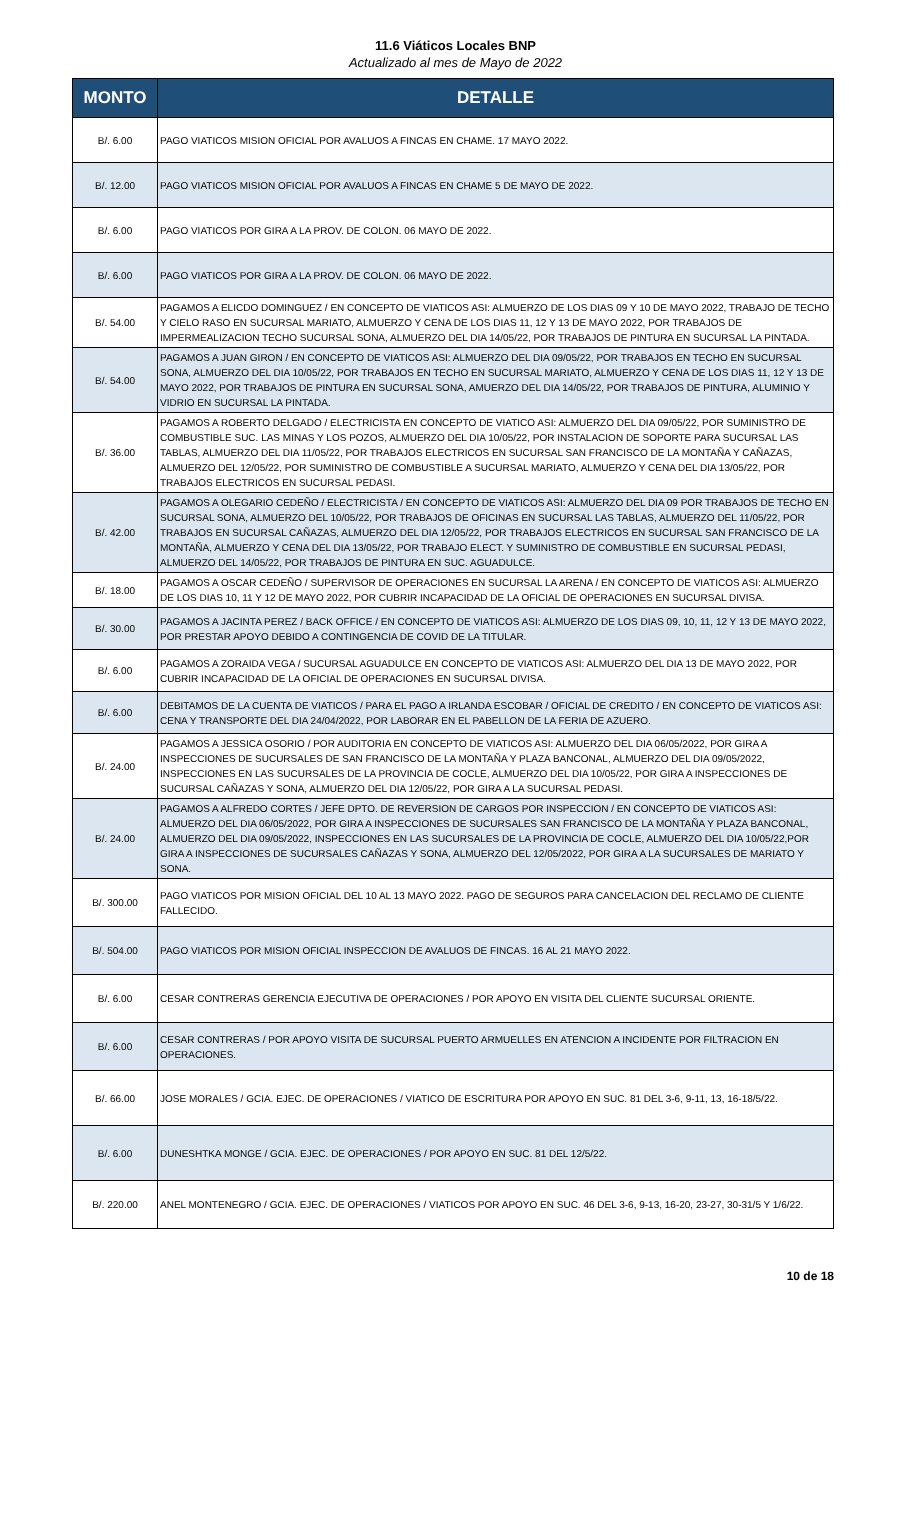11.6 Viáticos Locales BNP
Actualizado al mes de Mayo de 2022
| MONTO | DETALLE |
| --- | --- |
| B/. 6.00 | PAGO VIATICOS MISION OFICIAL POR AVALUOS A FINCAS EN CHAME. 17 MAYO 2022. |
| B/. 12.00 | PAGO VIATICOS MISION OFICIAL POR AVALUOS A FINCAS EN CHAME 5 DE MAYO DE 2022. |
| B/. 6.00 | PAGO VIATICOS POR GIRA A LA PROV. DE COLON. 06 MAYO DE 2022. |
| B/. 6.00 | PAGO VIATICOS POR GIRA A LA PROV. DE COLON. 06 MAYO DE 2022. |
| B/. 54.00 | PAGAMOS A ELICDO DOMINGUEZ / EN CONCEPTO DE VIATICOS ASI: ALMUERZO DE LOS DIAS 09 Y 10 DE MAYO 2022, TRABAJO DE TECHO Y CIELO RASO EN SUCURSAL MARIATO, ALMUERZO Y CENA DE LOS DIAS 11, 12 Y 13 DE MAYO 2022, POR TRABAJOS DE IMPERMEALIZACION TECHO SUCURSAL SONA, ALMUERZO DEL DIA 14/05/22, POR TRABAJOS DE PINTURA EN SUCURSAL LA PINTADA. |
| B/. 54.00 | PAGAMOS A JUAN GIRON / EN CONCEPTO DE VIATICOS ASI: ALMUERZO DEL DIA 09/05/22, POR TRABAJOS EN TECHO EN SUCURSAL SONA, ALMUERZO DEL DIA 10/05/22, POR TRABAJOS EN TECHO EN SUCURSAL MARIATO, ALMUERZO Y CENA DE LOS DIAS 11, 12 Y 13 DE MAYO 2022, POR TRABAJOS DE PINTURA EN SUCURSAL SONA, AMUERZO DEL DIA 14/05/22, POR TRABAJOS DE PINTURA, ALUMINIO Y VIDRIO EN SUCURSAL LA PINTADA. |
| B/. 36.00 | PAGAMOS A ROBERTO DELGADO / ELECTRICISTA EN CONCEPTO DE VIATICO ASI: ALMUERZO DEL DIA 09/05/22, POR SUMINISTRO DE COMBUSTIBLE SUC. LAS MINAS Y LOS POZOS, ALMUERZO DEL DIA 10/05/22, POR INSTALACION DE SOPORTE PARA SUCURSAL LAS TABLAS, ALMUERZO DEL DIA 11/05/22, POR TRABAJOS ELECTRICOS EN SUCURSAL SAN FRANCISCO DE LA MONTAÑA Y CAÑAZAS, ALMUERZO DEL 12/05/22, POR SUMINISTRO DE COMBUSTIBLE A SUCURSAL MARIATO, ALMUERZO Y CENA DEL DIA 13/05/22, POR TRABAJOS ELECTRICOS EN SUCURSAL PEDASI. |
| B/. 42.00 | PAGAMOS A OLEGARIO CEDEÑO / ELECTRICISTA / EN CONCEPTO DE VIATICOS ASI: ALMUERZO DEL DIA 09 POR TRABAJOS DE TECHO EN SUCURSAL SONA, ALMUERZO DEL 10/05/22, POR TRABAJOS DE OFICINAS EN SUCURSAL LAS TABLAS, ALMUERZO DEL 11/05/22, POR TRABAJOS EN SUCURSAL CAÑAZAS, ALMUERZO DEL DIA 12/05/22, POR TRABAJOS ELECTRICOS EN SUCURSAL SAN FRANCISCO DE LA MONTAÑA, ALMUERZO Y CENA DEL DIA 13/05/22, POR TRABAJO ELECT. Y SUMINISTRO DE COMBUSTIBLE EN SUCURSAL PEDASI, ALMUERZO DEL 14/05/22, POR TRABAJOS DE PINTURA EN SUC. AGUADULCE. |
| B/. 18.00 | PAGAMOS A OSCAR CEDEÑO / SUPERVISOR DE OPERACIONES EN SUCURSAL LA ARENA / EN CONCEPTO DE VIATICOS ASI: ALMUERZO DE LOS DIAS 10, 11 Y 12 DE MAYO 2022, POR CUBRIR INCAPACIDAD DE LA OFICIAL DE OPERACIONES EN SUCURSAL DIVISA. |
| B/. 30.00 | PAGAMOS A JACINTA PEREZ / BACK OFFICE / EN CONCEPTO DE VIATICOS ASI: ALMUERZO DE LOS DIAS 09, 10, 11, 12 Y 13 DE MAYO 2022, POR PRESTAR APOYO DEBIDO A CONTINGENCIA DE COVID DE LA TITULAR. |
| B/. 6.00 | PAGAMOS A ZORAIDA VEGA / SUCURSAL AGUADULCE EN CONCEPTO DE VIATICOS ASI: ALMUERZO DEL DIA 13 DE MAYO 2022, POR CUBRIR INCAPACIDAD DE LA OFICIAL DE OPERACIONES EN SUCURSAL DIVISA. |
| B/. 6.00 | DEBITAMOS DE LA CUENTA DE VIATICOS / PARA EL PAGO A IRLANDA ESCOBAR / OFICIAL DE CREDITO / EN CONCEPTO DE VIATICOS ASI: CENA Y TRANSPORTE DEL DIA 24/04/2022, POR LABORAR EN EL PABELLON DE LA FERIA DE AZUERO. |
| B/. 24.00 | PAGAMOS A JESSICA OSORIO / POR AUDITORIA EN CONCEPTO DE VIATICOS ASI: ALMUERZO DEL DIA 06/05/2022, POR GIRA A INSPECCIONES DE SUCURSALES DE SAN FRANCISCO DE LA MONTAÑA Y PLAZA BANCONAL, ALMUERZO DEL DIA 09/05/2022, INSPECCIONES EN LAS SUCURSALES DE LA PROVINCIA DE COCLE, ALMUERZO DEL DIA 10/05/22, POR GIRA A INSPECCIONES DE SUCURSAL CAÑAZAS Y SONA, ALMUERZO DEL DIA 12/05/22, POR GIRA A LA SUCURSAL PEDASI. |
| B/. 24.00 | PAGAMOS A ALFREDO CORTES / JEFE DPTO. DE REVERSION DE CARGOS POR INSPECCION / EN CONCEPTO DE VIATICOS ASI: ALMUERZO DEL DIA 06/05/2022, POR GIRA A INSPECCIONES DE SUCURSALES SAN FRANCISCO DE LA MONTAÑA Y PLAZA BANCONAL, ALMUERZO DEL DIA 09/05/2022, INSPECCIONES EN LAS SUCURSALES DE LA PROVINCIA DE COCLE, ALMUERZO DEL DIA 10/05/22,POR GIRA A INSPECCIONES DE SUCURSALES CAÑAZAS Y SONA, ALMUERZO DEL 12/05/2022, POR GIRA A LA SUCURSALES DE MARIATO Y SONA. |
| B/. 300.00 | PAGO VIATICOS POR MISION OFICIAL DEL 10 AL 13 MAYO 2022. PAGO DE SEGUROS PARA CANCELACION DEL RECLAMO DE CLIENTE FALLECIDO. |
| B/. 504.00 | PAGO VIATICOS POR MISION OFICIAL INSPECCION DE AVALUOS DE FINCAS. 16 AL 21 MAYO 2022. |
| B/. 6.00 | CESAR CONTRERAS GERENCIA EJECUTIVA DE OPERACIONES / POR APOYO EN VISITA DEL CLIENTE SUCURSAL ORIENTE. |
| B/. 6.00 | CESAR CONTRERAS / POR APOYO VISITA DE SUCURSAL PUERTO ARMUELLES EN ATENCION A INCIDENTE POR FILTRACION EN OPERACIONES. |
| B/. 66.00 | JOSE MORALES / GCIA. EJEC. DE OPERACIONES / VIATICO DE ESCRITURA POR APOYO EN SUC. 81 DEL 3-6, 9-11, 13, 16-18/5/22. |
| B/. 6.00 | DUNESHTKA MONGE / GCIA. EJEC. DE OPERACIONES / POR APOYO EN SUC. 81 DEL 12/5/22. |
| B/. 220.00 | ANEL MONTENEGRO / GCIA. EJEC. DE OPERACIONES / VIATICOS POR APOYO EN SUC. 46 DEL 3-6, 9-13, 16-20, 23-27, 30-31/5 Y 1/6/22. |
10 de 18